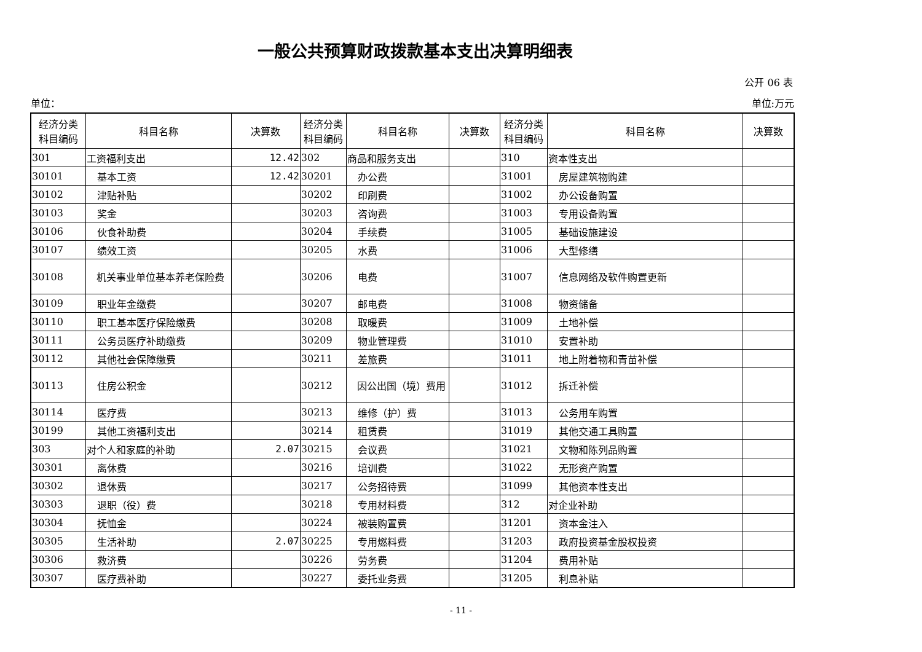一般公共预算财政拨款基本支出决算明细表
公开 06 表
单位： 单位:万元
| 经济分类 科目编码 | 科目名称 | 决算数 | 经济分类 科目编码 | 科目名称 | 决算数 | 经济分类 科目编码 | 科目名称 | 决算数 |
| --- | --- | --- | --- | --- | --- | --- | --- | --- |
| 301 | 工资福利支出 | 12.42 | 302 | 商品和服务支出 | | 310 | 资本性支出 | |
| 30101 | 基本工资 | 12.42 | 30201 | 办公费 | | 31001 | 房屋建筑物购建 | |
| 30102 | 津贴补贴 | | 30202 | 印刷费 | | 31002 | 办公设备购置 | |
| 30103 | 奖金 | | 30203 | 咨询费 | | 31003 | 专用设备购置 | |
| 30106 | 伙食补助费 | | 30204 | 手续费 | | 31005 | 基础设施建设 | |
| 30107 | 绩效工资 | | 30205 | 水费 | | 31006 | 大型修缮 | |
| 30108 | 机关事业单位基本养老保险费 | | 30206 | 电费 | | 31007 | 信息网络及软件购置更新 | |
| 30109 | 职业年金缴费 | | 30207 | 邮电费 | | 31008 | 物资储备 | |
| 30110 | 职工基本医疗保险缴费 | | 30208 | 取暖费 | | 31009 | 土地补偿 | |
| 30111 | 公务员医疗补助缴费 | | 30209 | 物业管理费 | | 31010 | 安置补助 | |
| 30112 | 其他社会保障缴费 | | 30211 | 差旅费 | | 31011 | 地上附着物和青苗补偿 | |
| 30113 | 住房公积金 | | 30212 | 因公出国（境）费用 | | 31012 | 拆迁补偿 | |
| 30114 | 医疗费 | | 30213 | 维修（护）费 | | 31013 | 公务用车购置 | |
| 30199 | 其他工资福利支出 | | 30214 | 租赁费 | | 31019 | 其他交通工具购置 | |
| 303 | 对个人和家庭的补助 | 2.07 | 30215 | 会议费 | | 31021 | 文物和陈列品购置 | |
| 30301 | 离休费 | | 30216 | 培训费 | | 31022 | 无形资产购置 | |
| 30302 | 退休费 | | 30217 | 公务招待费 | | 31099 | 其他资本性支出 | |
| 30303 | 退职（役）费 | | 30218 | 专用材料费 | | 312 | 对企业补助 | |
| 30304 | 抚恤金 | | 30224 | 被装购置费 | | 31201 | 资本金注入 | |
| 30305 | 生活补助 | 2.07 | 30225 | 专用燃料费 | | 31203 | 政府投资基金股权投资 | |
| 30306 | 救济费 | | 30226 | 劳务费 | | 31204 | 费用补贴 | |
| 30307 | 医疗费补助 | | 30227 | 委托业务费 | | 31205 | 利息补贴 | |
- 11 -